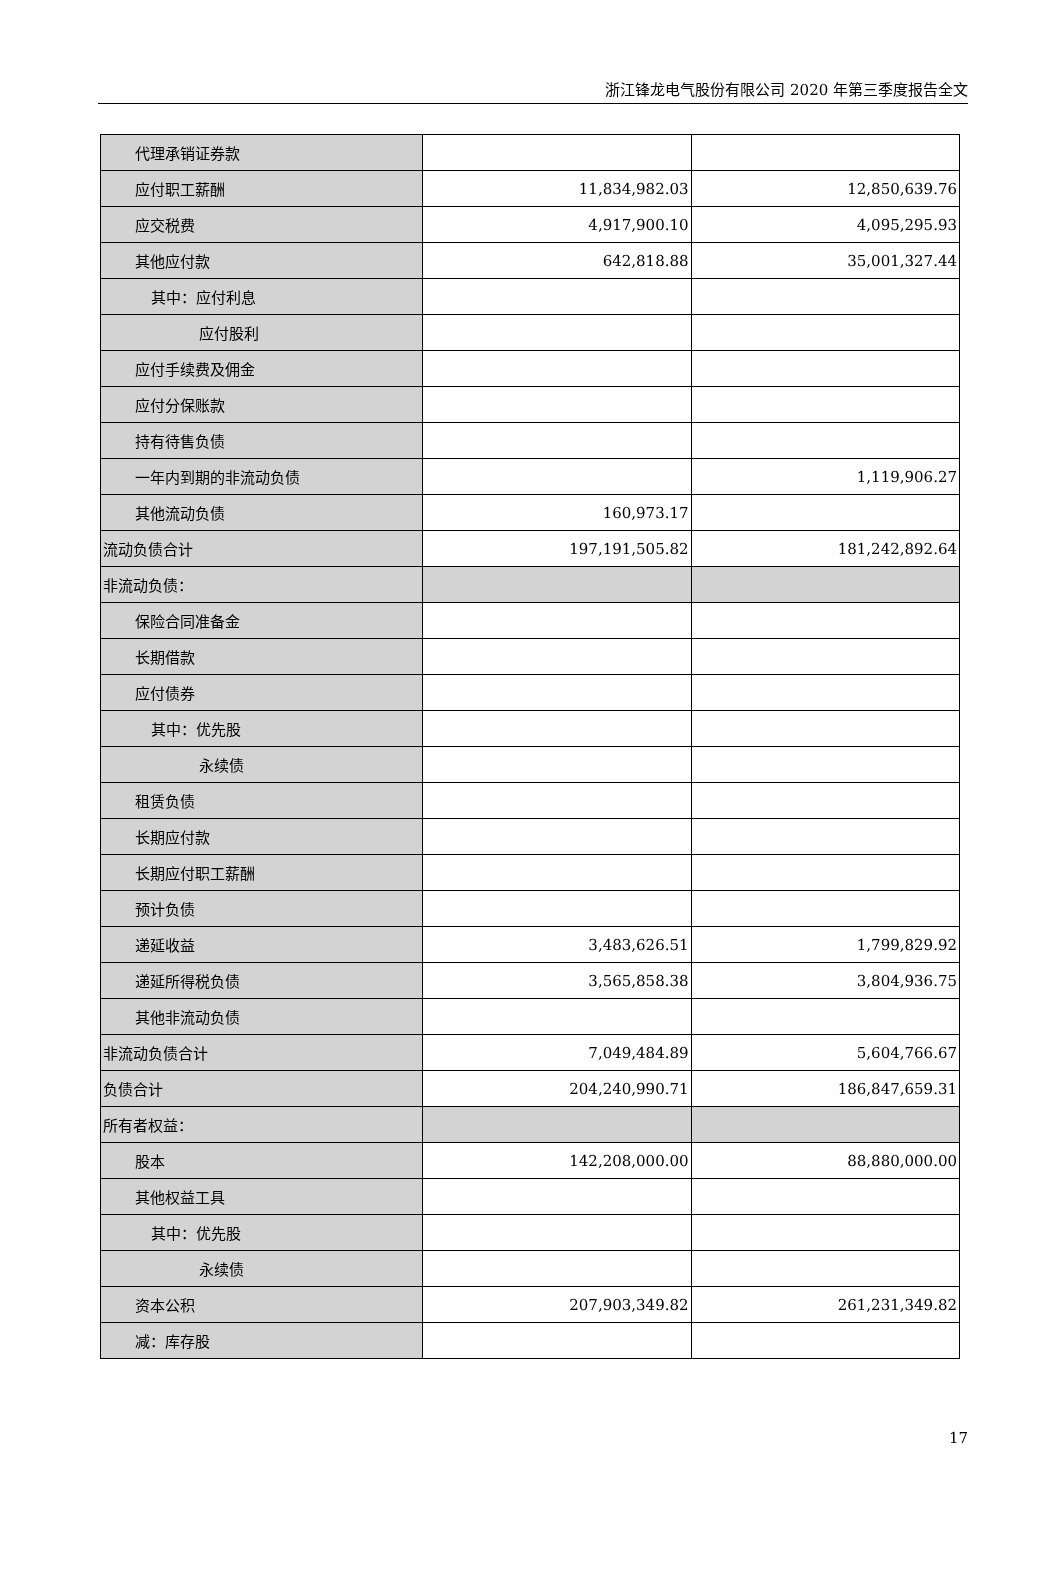浙江锋龙电气股份有限公司 2020 年第三季度报告全文
| 代理承销证券款 | | |
| 应付职工薪酬 | 11,834,982.03 | 12,850,639.76 |
| 应交税费 | 4,917,900.10 | 4,095,295.93 |
| 其他应付款 | 642,818.88 | 35,001,327.44 |
| 其中：应付利息 | | |
| 应付股利 | | |
| 应付手续费及佣金 | | |
| 应付分保账款 | | |
| 持有待售负债 | | |
| 一年内到期的非流动负债 | | 1,119,906.27 |
| 其他流动负债 | 160,973.17 | |
| 流动负债合计 | 197,191,505.82 | 181,242,892.64 |
| 非流动负债： | | |
| 保险合同准备金 | | |
| 长期借款 | | |
| 应付债券 | | |
| 其中：优先股 | | |
| 永续债 | | |
| 租赁负债 | | |
| 长期应付款 | | |
| 长期应付职工薪酬 | | |
| 预计负债 | | |
| 递延收益 | 3,483,626.51 | 1,799,829.92 |
| 递延所得税负债 | 3,565,858.38 | 3,804,936.75 |
| 其他非流动负债 | | |
| 非流动负债合计 | 7,049,484.89 | 5,604,766.67 |
| 负债合计 | 204,240,990.71 | 186,847,659.31 |
| 所有者权益： | | |
| 股本 | 142,208,000.00 | 88,880,000.00 |
| 其他权益工具 | | |
| 其中：优先股 | | |
| 永续债 | | |
| 资本公积 | 207,903,349.82 | 261,231,349.82 |
| 减：库存股 | | |
17